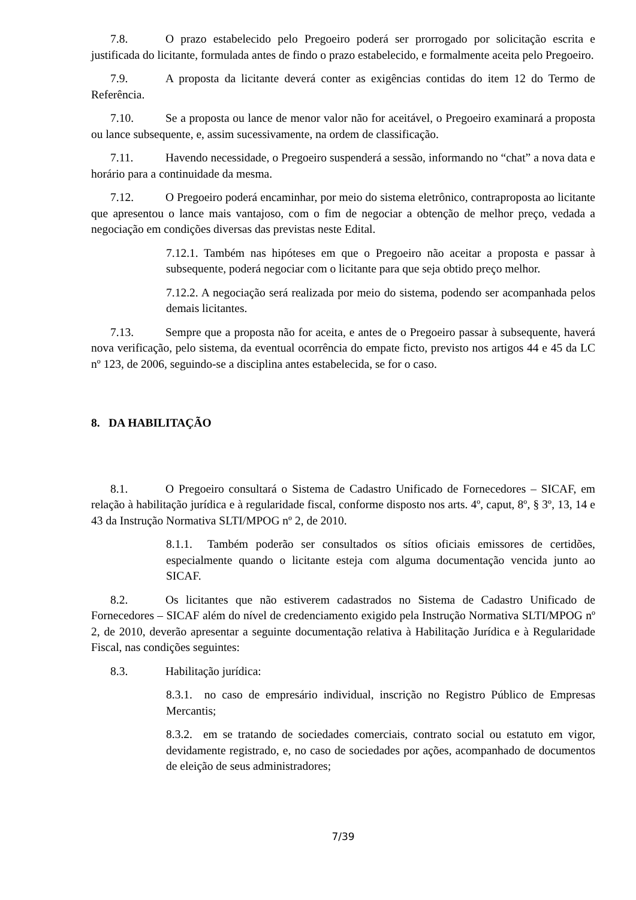7.8. O prazo estabelecido pelo Pregoeiro poderá ser prorrogado por solicitação escrita e justificada do licitante, formulada antes de findo o prazo estabelecido, e formalmente aceita pelo Pregoeiro.
7.9. A proposta da licitante deverá conter as exigências contidas do item 12 do Termo de Referência.
7.10. Se a proposta ou lance de menor valor não for aceitável, o Pregoeiro examinará a proposta ou lance subsequente, e, assim sucessivamente, na ordem de classificação.
7.11. Havendo necessidade, o Pregoeiro suspenderá a sessão, informando no “chat” a nova data e horário para a continuidade da mesma.
7.12. O Pregoeiro poderá encaminhar, por meio do sistema eletrônico, contraproposta ao licitante que apresentou o lance mais vantajoso, com o fim de negociar a obtenção de melhor preço, vedada a negociação em condições diversas das previstas neste Edital.
7.12.1. Também nas hipóteses em que o Pregoeiro não aceitar a proposta e passar à subsequente, poderá negociar com o licitante para que seja obtido preço melhor.
7.12.2. A negociação será realizada por meio do sistema, podendo ser acompanhada pelos demais licitantes.
7.13. Sempre que a proposta não for aceita, e antes de o Pregoeiro passar à subsequente, haverá nova verificação, pelo sistema, da eventual ocorrência do empate ficto, previsto nos artigos 44 e 45 da LC nº 123, de 2006, seguindo-se a disciplina antes estabelecida, se for o caso.
8. DA HABILITAÇÃO
8.1. O Pregoeiro consultará o Sistema de Cadastro Unificado de Fornecedores – SICAF, em relação à habilitação jurídica e à regularidade fiscal, conforme disposto nos arts. 4º, caput, 8º, § 3º, 13, 14 e 43 da Instrução Normativa SLTI/MPOG nº 2, de 2010.
8.1.1. Também poderão ser consultados os sítios oficiais emissores de certidões, especialmente quando o licitante esteja com alguma documentação vencida junto ao SICAF.
8.2. Os licitantes que não estiverem cadastrados no Sistema de Cadastro Unificado de Fornecedores – SICAF além do nível de credenciamento exigido pela Instrução Normativa SLTI/MPOG nº 2, de 2010, deverão apresentar a seguinte documentação relativa à Habilitação Jurídica e à Regularidade Fiscal, nas condições seguintes:
8.3. Habilitação jurídica:
8.3.1. no caso de empresário individual, inscrição no Registro Público de Empresas Mercantis;
8.3.2. em se tratando de sociedades comerciais, contrato social ou estatuto em vigor, devidamente registrado, e, no caso de sociedades por ações, acompanhado de documentos de eleição de seus administradores;
7/39